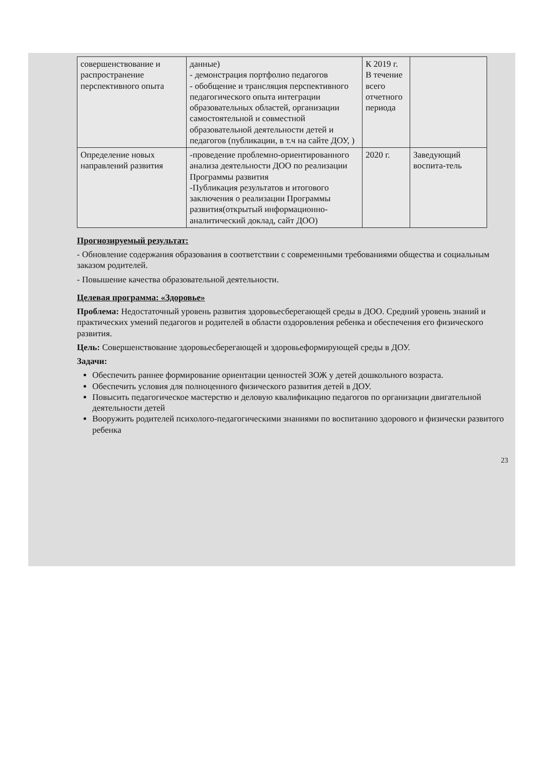| совершенствование и распространение перспективного опыта | данные) - демонстрация портфолио педагогов - обобщение и трансляция перспективного педагогического опыта интеграции образовательных областей, организации самостоятельной и совместной образовательной деятельности детей и педагогов (публикации, в т.ч на сайте ДОУ, ) | К 2019 г. В течение всего отчетного периода | |
| Определение новых направлений развития | -проведение проблемно-ориентированного анализа деятельности ДОО по реализации Программы развития -Публикация результатов и итогового заключения о реализации Программы развития(открытый информационно-аналитический доклад, сайт ДОО) | 2020 г. | Заведующий воспита-тель |
Прогнозируемый результат:
- Обновление содержания образования в соответствии с современными требованиями общества и социальным заказом родителей.
- Повышение качества образовательной деятельности.
Целевая программа: «Здоровье»
Проблема: Недостаточный уровень развития здоровьесберегающей среды в ДОО. Средний уровень знаний и практических умений педагогов и родителей в области оздоровления ребенка и обеспечения его физического развития.
Цель: Совершенствование здоровьесберегающей и здоровьеформирующей среды в ДОУ.
Задачи:
Обеспечить раннее формирование ориентации ценностей ЗОЖ у детей дошкольного возраста.
Обеспечить условия для полноценного физического развития детей в ДОУ.
Повысить педагогическое мастерство и деловую квалификацию педагогов по организации двигательной деятельности детей
Вооружить родителей психолого-педагогическими знаниями по воспитанию здорового и физически развитого ребенка
23